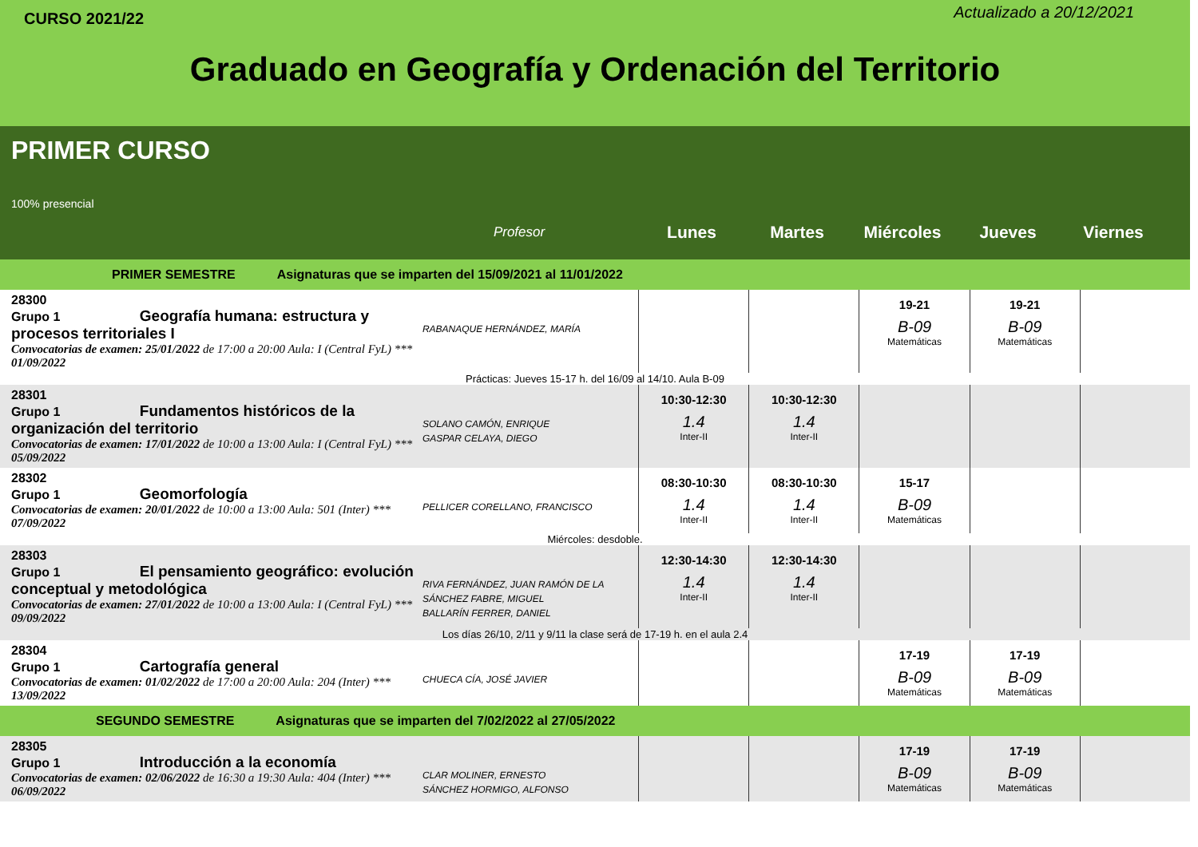CURSO 2021/22
Actualizado a 20/12/2021
Graduado en Geografía y Ordenación del Territorio
PRIMER CURSO
100% presencial
Profesor Lunes Martes Miércoles Jueves Viernes
PRIMER SEMESTRE Asignaturas que se imparten del 15/09/2021 al 11/01/2022
| 28300 Grupo 1 Geografía humana: estructura y procesos territoriales I Convocatorias de examen: 25/01/2022 de 17:00 a 20:00 Aula: I (Central FyL) *** 01/09/2022 | RABANAQUE HERNÁNDEZ, MARÍA | | | 19-21 B-09 Matemáticas | 19-21 B-09 Matemáticas | |
| Prácticas: Jueves 15-17 h. del 16/09 al 14/10. Aula B-09 | | | | | | |
| 28301 Grupo 1 Fundamentos históricos de la organización del territorio Convocatorias de examen: 17/01/2022 de 10:00 a 13:00 Aula: I (Central FyL) *** 05/09/2022 | SOLANO CAMÓN, ENRIQUE GASPAR CELAYA, DIEGO | 10:30-12:30 1.4 Inter-II | 10:30-12:30 1.4 Inter-II | | | |
| 28302 Grupo 1 Geomorfología Convocatorias de examen: 20/01/2022 de 10:00 a 13:00 Aula: 501 (Inter) *** 07/09/2022 | PELLICER CORELLANO, FRANCISCO | 08:30-10:30 1.4 Inter-II | 08:30-10:30 1.4 Inter-II | 15-17 B-09 Matemáticas | | |
| Miércoles: desdoble. | | | | | | |
| 28303 Grupo 1 El pensamiento geográfico: evolución conceptual y metodológica Convocatorias de examen: 27/01/2022 de 10:00 a 13:00 Aula: I (Central FyL) *** 09/09/2022 | RIVA FERNÁNDEZ, JUAN RAMÓN DE LA SÁNCHEZ FABRE, MIGUEL BALLARÍN FERRER, DANIEL | 12:30-14:30 1.4 Inter-II | 12:30-14:30 1.4 Inter-II | | | |
| Los días 26/10, 2/11 y 9/11 la clase será de 17-19 h. en el aula 2.4 | | | | | | |
| 28304 Grupo 1 Cartografía general Convocatorias de examen: 01/02/2022 de 17:00 a 20:00 Aula: 204 (Inter) *** 13/09/2022 | CHUECA CÍA, JOSÉ JAVIER | | | 17-19 B-09 Matemáticas | 17-19 B-09 Matemáticas | |
SEGUNDO SEMESTRE Asignaturas que se imparten del 7/02/2022 al 27/05/2022
| 28305 Grupo 1 Introducción a la economía Convocatorias de examen: 02/06/2022 de 16:30 a 19:30 Aula: 404 (Inter) *** 06/09/2022 | CLAR MOLINER, ERNESTO SÁNCHEZ HORMIGO, ALFONSO | | | 17-19 B-09 Matemáticas | 17-19 B-09 Matemáticas | |